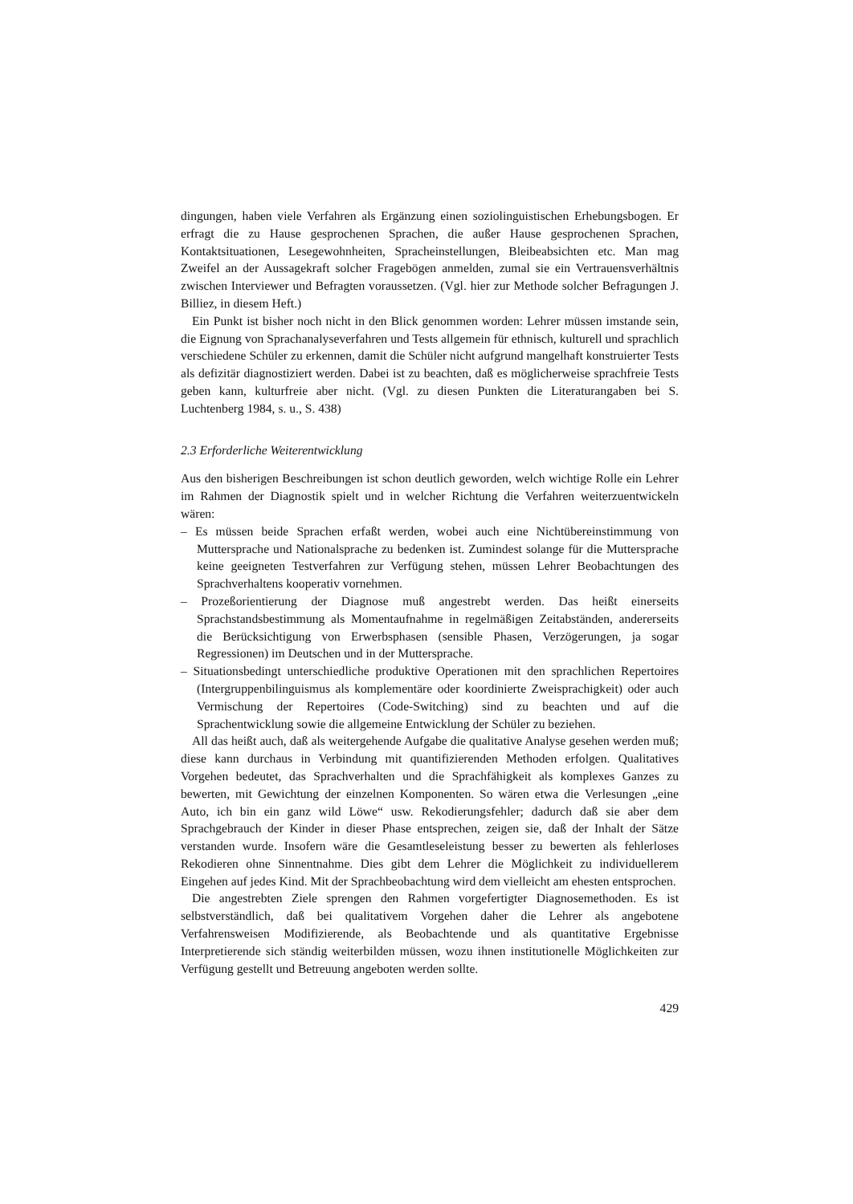dingungen, haben viele Verfahren als Ergänzung einen soziolinguistischen Erhebungsbogen. Er erfragt die zu Hause gesprochenen Sprachen, die außer Hause gesprochenen Sprachen, Kontaktsituationen, Lesegewohnheiten, Spracheinstellungen, Bleibeabsichten etc. Man mag Zweifel an der Aussagekraft solcher Fragebögen anmelden, zumal sie ein Vertrauensverhältnis zwischen Interviewer und Befragten voraussetzen. (Vgl. hier zur Methode solcher Befragungen J. Billiez, in diesem Heft.)
Ein Punkt ist bisher noch nicht in den Blick genommen worden: Lehrer müssen imstande sein, die Eignung von Sprachanalyseverfahren und Tests allgemein für ethnisch, kulturell und sprachlich verschiedene Schüler zu erkennen, damit die Schüler nicht aufgrund mangelhaft konstruierter Tests als defizitär diagnostiziert werden. Dabei ist zu beachten, daß es möglicherweise sprachfreie Tests geben kann, kulturfreie aber nicht. (Vgl. zu diesen Punkten die Literaturangaben bei S. Luchtenberg 1984, s. u., S. 438)
2.3 Erforderliche Weiterentwicklung
Aus den bisherigen Beschreibungen ist schon deutlich geworden, welch wichtige Rolle ein Lehrer im Rahmen der Diagnostik spielt und in welcher Richtung die Verfahren weiterzuentwickeln wären:
– Es müssen beide Sprachen erfaßt werden, wobei auch eine Nichtübereinstimmung von Muttersprache und Nationalsprache zu bedenken ist. Zumindest solange für die Muttersprache keine geeigneten Testverfahren zur Verfügung stehen, müssen Lehrer Beobachtungen des Sprachverhaltens kooperativ vornehmen.
– Prozeßorientierung der Diagnose muß angestrebt werden. Das heißt einerseits Sprachstandsbestimmung als Momentaufnahme in regelmäßigen Zeitabständen, andererseits die Berücksichtigung von Erwerbsphasen (sensible Phasen, Verzögerungen, ja sogar Regressionen) im Deutschen und in der Muttersprache.
– Situationsbedingt unterschiedliche produktive Operationen mit den sprachlichen Repertoires (Intergruppenbilinguismus als komplementäre oder koordinierte Zweisprachigkeit) oder auch Vermischung der Repertoires (Code-Switching) sind zu beachten und auf die Sprachentwicklung sowie die allgemeine Entwicklung der Schüler zu beziehen.
All das heißt auch, daß als weitergehende Aufgabe die qualitative Analyse gesehen werden muß; diese kann durchaus in Verbindung mit quantifizierenden Methoden erfolgen. Qualitatives Vorgehen bedeutet, das Sprachverhalten und die Sprachfähigkeit als komplexes Ganzes zu bewerten, mit Gewichtung der einzelnen Komponenten. So wären etwa die Verlesungen „eine Auto, ich bin ein ganz wild Löwe“ usw. Rekodierungsfehler; dadurch daß sie aber dem Sprachgebrauch der Kinder in dieser Phase entsprechen, zeigen sie, daß der Inhalt der Sätze verstanden wurde. Insofern wäre die Gesamtleseleistung besser zu bewerten als fehlerloses Rekodieren ohne Sinnentnahme. Dies gibt dem Lehrer die Möglichkeit zu individuellerem Eingehen auf jedes Kind. Mit der Sprachbeobachtung wird dem vielleicht am ehesten entsprochen.
Die angestrebten Ziele sprengen den Rahmen vorgefertigter Diagnosemethoden. Es ist selbstverständlich, daß bei qualitativem Vorgehen daher die Lehrer als angebotene Verfahrensweisen Modifizierende, als Beobachtende und als quantitative Ergebnisse Interpretierende sich ständig weiterbilden müssen, wozu ihnen institutionelle Möglichkeiten zur Verfügung gestellt und Betreuung angeboten werden sollte.
429